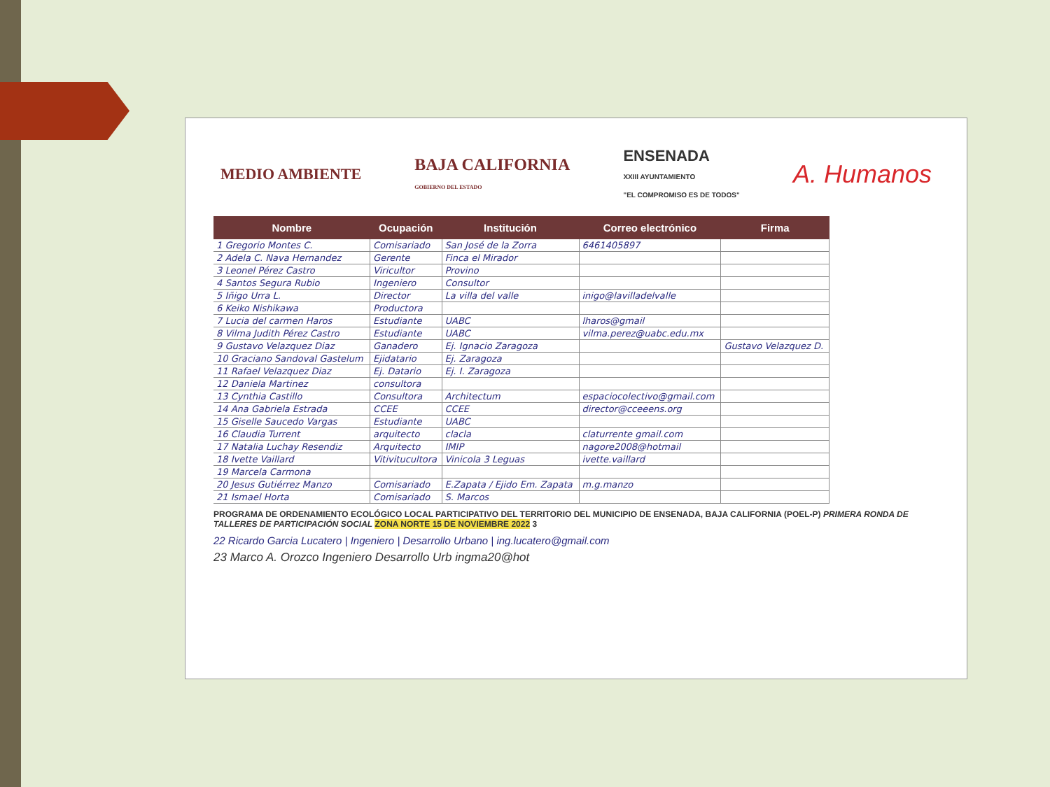MEDIO AMBIENTE BAJA CALIFORNIA
GOBIERNO DEL ESTADO ENSENADA
XXIII AYUNTAMIENTO
"EL COMPROMISO ES DE TODOS" A. Humanos
| Nombre | Ocupación | Institución | Correo electrónico | Firma |
| --- | --- | --- | --- | --- |
| 1 Gregorio Montes C. | Comisariado | San José de la Zorra | 6461405897 | |
| 2 Adela C. Nava Hernandez | Gerente | Finca el Mirador | | |
| 3 Leonel Pérez Castro | Viricultor | Provino | | |
| 4 Santos Segura Rubio | Ingeniero | Consultor | | |
| 5 Iñigo Urra L. | Director | La villa del valle | inigo@lavilladelvalle | |
| 6 Keiko Nishikawa | Productora | | | |
| 7 Lucia del carmen Haros | Estudiante | UABC | lharos@gmail | |
| 8 Vilma Judith Pérez Castro | Estudiante | UABC | vilma.perez@uabc.edu.mx | |
| 9 Gustavo Velazquez Diaz | Ganadero | Ej. Ignacio Zaragoza | | Gustavo Velazquez D. |
| 10 Graciano Sandoval Gastelum | Ejidatario | Ej. Zaragoza | | |
| 11 Rafael Velazquez Diaz | Ej. Datario | Ej. I. Zaragoza | | |
| 12 Daniela Martinez | consultora | | | |
| 13 Cynthia Castillo | Consultora | Architectum | espaciocolectivo@gmail.com | |
| 14 Ana Gabriela Estrada | CCEE | CCEE | director@cceeens.org | |
| 15 Giselle Saucedo Vargas | Estudiante | UABC | | |
| 16 Claudia Turrent | arquitecto | clacla | claturrente gmail.com | |
| 17 Natalia Luchay Resendiz | Arquitecto | IMIP | nagore2008@hotmail | |
| 18 Ivette Vaillard | Vitivitucultora | Vinicola 3 Leguas | ivette.vaillard | |
| 19 Marcela Carmona | | | | |
| 20 Jesus Gutiérrez Manzo | Comisariado | E.Zapata / Ejido Em. Zapata | m.g.manzo | |
| 21 Ismael Horta | Comisariado | S. Marcos | | |
PROGRAMA DE ORDENAMIENTO ECOLÓGICO LOCAL PARTICIPATIVO DEL TERRITORIO DEL MUNICIPIO DE ENSENADA, BAJA CALIFORNIA (POEL-P) PRIMERA RONDA DE TALLERES DE PARTICIPACIÓN SOCIAL ZONA NORTE 15 DE NOVIEMBRE 2022 3
22 Ricardo Garcia Lucatero | Ingeniero | Desarrollo Urbano | ing.lucatero@gmail.com
23 Marco A. Orozco Ingeniero Desarrollo Urb ingma20@hot